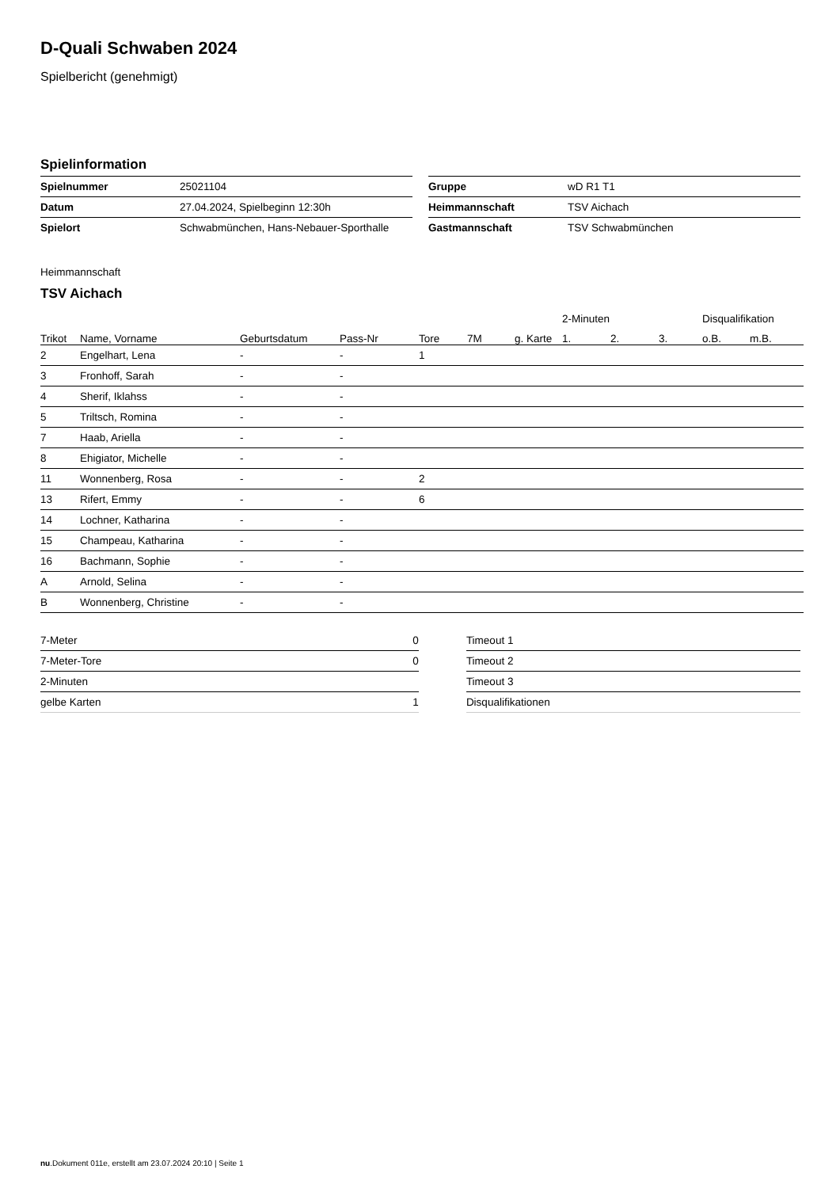D-Quali Schwaben 2024
Spielbericht (genehmigt)
Spielinformation
| Spielnummer | 25021104 |
| Datum | 27.04.2024, Spielbeginn 12:30h |
| Spielort | Schwabmünchen, Hans-Nebauer-Sporthalle |
| Gruppe | wD R1 T1 |
| Heimmannschaft | TSV Aichach |
| Gastmannschaft | TSV Schwabmünchen |
Heimmannschaft
TSV Aichach
| | | | | | | | 2-Minuten | | | Disqualifikation | |
| --- | --- | --- | --- | --- | --- | --- | --- | --- | --- | --- | --- |
| Trikot | Name, Vorname | Geburtsdatum | Pass-Nr | Tore | 7M | g. Karte | 1. | 2. | 3. | o.B. | m.B. |
| 2 | Engelhart, Lena | - | - | 1 | | | | | | | |
| 3 | Fronhoff, Sarah | - | - | | | | | | | | |
| 4 | Sherif, Iklahss | - | - | | | | | | | | |
| 5 | Triltsch, Romina | - | - | | | | | | | | |
| 7 | Haab, Ariella | - | - | | | | | | | | |
| 8 | Ehigiator, Michelle | - | - | | | | | | | | |
| 11 | Wonnenberg, Rosa | - | - | 2 | | | | | | | |
| 13 | Rifert, Emmy | - | - | 6 | | | | | | | |
| 14 | Lochner, Katharina | - | - | | | | | | | | |
| 15 | Champeau, Katharina | - | - | | | | | | | | |
| 16 | Bachmann, Sophie | - | - | | | | | | | | |
| A | Arnold, Selina | - | - | | | | | | | | |
| B | Wonnenberg, Christine | - | - | | | | | | | | |
| 7-Meter | 0 |
| 7-Meter-Tore | 0 |
| 2-Minuten | |
| gelbe Karten | 1 |
| Timeout 1 |
| Timeout 2 |
| Timeout 3 |
| Disqualifikationen |
nu.Dokument 011e, erstellt am 23.07.2024 20:10 | Seite 1